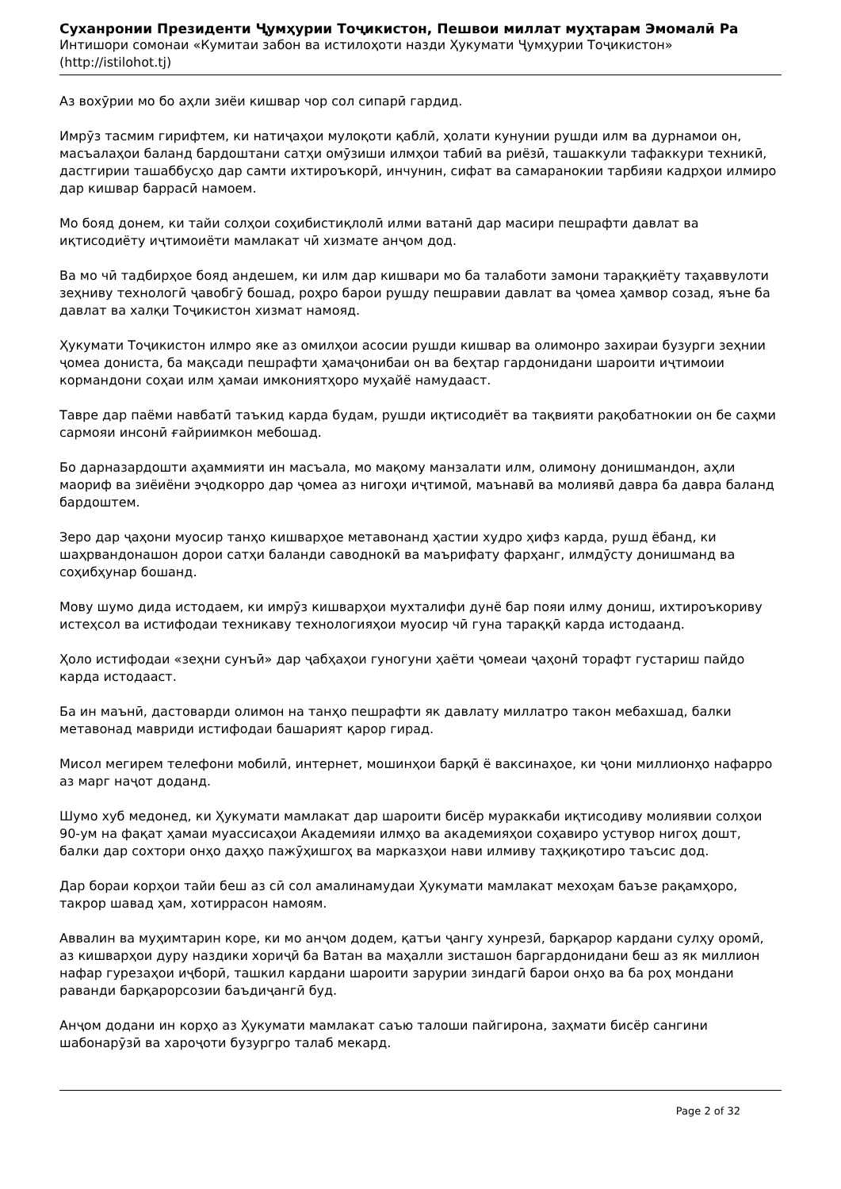Суханронии Президенти Ҷумҳурии Тоҷикистон, Пешвои миллат муҳтарам Эмомалӣ Ра
Интишори сомонаи «Кумитаи забон ва истилоҳоти назди Ҳукумати Ҷумҳурии Тоҷикистон»
(http://istilohot.tj)
Аз вохӯрии мо бо аҳли зиёи кишвар чор сол сипарӣ гардид.
Имрӯз тасмим гирифтем, ки натиҷаҳои мулоқоти қаблӣ, ҳолати кунунии рушди илм ва дурнамои он, масъалаҳои баланд бардоштани сатҳи омӯзиши илмҳои табиӣ ва риёзӣ, ташаккули тафаккури техникӣ, дастгирии ташаббусҳо дар самти ихтироъкорӣ, инчунин, сифат ва самаранокии тарбияи кадрҳои илмиро дар кишвар баррасӣ намоем.
Мо бояд донем, ки тайи солҳои соҳибистиқлолӣ илми ватанӣ дар масири пешрафти давлат ва иқтисодиёту иҷтимоиёти мамлакат чӣ хизмате анҷом дод.
Ва мо чӣ тадбирҳое бояд андешем, ки илм дар кишвари мо ба талаботи замони тараққиёту таҳаввулоти зеҳниву технологӣ ҷавобгӯ бошад, роҳро барои рушду пешравии давлат ва ҷомеа ҳамвор созад, яъне ба давлат ва халқи Тоҷикистон хизмат намояд.
Ҳукумати Тоҷикистон илмро яке аз омилҳои асосии рушди кишвар ва олимонро захираи бузурги зеҳнии ҷомеа дониста, ба мақсади пешрафти ҳамаҷонибаи он ва беҳтар гардонидани шароити иҷтимоии кормандони соҳаи илм ҳамаи имкониятҳоро муҳайё намудааст.
Тавре дар паёми навбатӣ таъкид карда будам, рушди иқтисодиёт ва тақвияти рақобатнокии он бе саҳми сармояи инсонӣ ғайриимкон мебошад.
Бо дарназардошти аҳаммияти ин масъала, мо мақому манзалати илм, олимону донишмандон, аҳли маориф ва зиёиёни эҷодкорро дар ҷомеа аз нигоҳи иҷтимоӣ, маънавӣ ва молиявӣ давра ба давра баланд бардоштем.
Зеро дар ҷаҳони муосир танҳо кишварҳое метавонанд ҳастии худро ҳифз карда, рушд ёбанд, ки шаҳрвандонашон дорои сатҳи баланди саводнокӣ ва маърифату фарҳанг, илмдӯсту донишманд ва соҳибҳунар бошанд.
Мову шумо дида истодаем, ки имрӯз кишварҳои мухталифи дунё бар пояи илму дониш, ихтироъкориву истеҳсол ва истифодаи техникаву технологияҳои муосир чӣ гуна тараққӣ карда истодаанд.
Ҳоло истифодаи «зеҳни сунъӣ» дар ҷабҳаҳои гуногуни ҳаёти ҷомеаи ҷаҳонӣ торафт густариш пайдо карда истодааст.
Ба ин маънӣ, дастоварди олимон на танҳо пешрафти як давлату миллатро такон мебахшад, балки метавонад мавриди истифодаи башарият қарор гирад.
Мисол мегирем телефони мобилӣ, интернет, мошинҳои барқӣ ё ваксинаҳое, ки ҷони миллионҳо нафарро аз марг наҷот доданд.
Шумо хуб медонед, ки Ҳукумати мамлакат дар шароити бисёр мураккаби иқтисодиву молиявии солҳои 90-ум на фақат ҳамаи муассисаҳои Академияи илмҳо ва академияҳои соҳавиро устувор нигоҳ дошт, балки дар сохтори онҳо даҳҳо пажӯҳишгоҳ ва марказҳои нави илмиву таҳқиқотиро таъсис дод.
Дар бораи корҳои тайи беш аз сӣ сол амалинамудаи Ҳукумати мамлакат мехоҳам баъзе рақамҳоро, такрор шавад ҳам, хотиррасон намоям.
Аввалин ва муҳимтарин коре, ки мо анҷом додем, қатъи ҷангу хунрезӣ, барқарор кардани сулҳу оромӣ, аз кишварҳои дуру наздики хориҷӣ ба Ватан ва маҳалли зисташон баргардонидани беш аз як миллион нафар гурезаҳои иҷборӣ, ташкил кардани шароити зарурии зиндагӣ барои онҳо ва ба роҳ мондани раванди барқарорсозии баъдиҷангӣ буд.
Анҷом додани ин корҳо аз Ҳукумати мамлакат саъю талоши пайгирона, заҳмати бисёр сангини шабонарӯзӣ ва хароҷоти бузургро талаб мекард.
Page 2 of 32